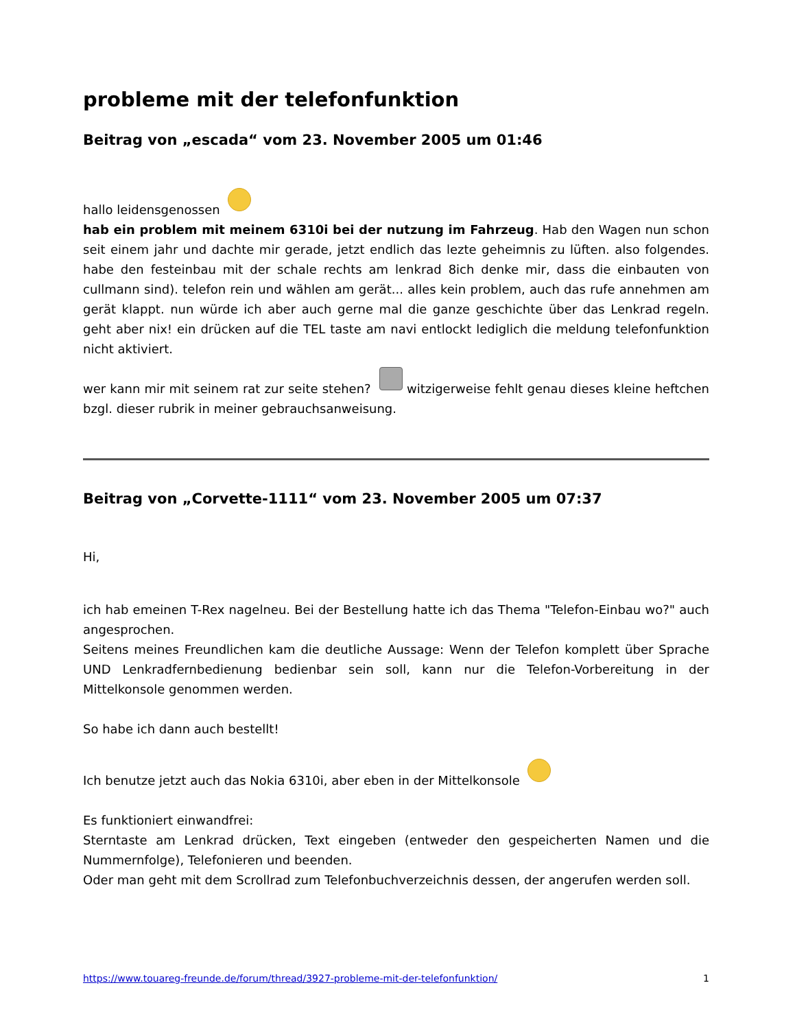probleme mit der telefonfunktion
Beitrag von „escada“ vom 23. November 2005 um 01:46
hallo leidensgenossen
hab ein problem mit meinem 6310i bei der nutzung im Fahrzeug. Hab den Wagen nun schon seit einem jahr und dachte mir gerade, jetzt endlich das lezte geheimnis zu lüften. also folgendes. habe den festeinbau mit der schale rechts am lenkrad 8ich denke mir, dass die einbauten von cullmann sind). telefon rein und wählen am gerät... alles kein problem, auch das rufe annehmen am gerät klappt. nun würde ich aber auch gerne mal die ganze geschichte über das Lenkrad regeln. geht aber nix! ein drücken auf die TEL taste am navi entlockt lediglich die meldung telefonfunktion nicht aktiviert.
wer kann mir mit seinem rat zur seite stehen? witzigerweise fehlt genau dieses kleine heftchen bzgl. dieser rubrik in meiner gebrauchsanweisung.
Beitrag von „Corvette-1111“ vom 23. November 2005 um 07:37
Hi,
ich hab emeinen T-Rex nagelneu. Bei der Bestellung hatte ich das Thema "Telefon-Einbau wo?" auch angesprochen.
Seitens meines Freundlichen kam die deutliche Aussage: Wenn der Telefon komplett über Sprache UND Lenkradfernbedienung bedienbar sein soll, kann nur die Telefon-Vorbereitung in der Mittelkonsole genommen werden.
So habe ich dann auch bestellt!
Ich benutze jetzt auch das Nokia 6310i, aber eben in der Mittelkonsole
Es funktioniert einwandfrei:
Sterntaste am Lenkrad drücken, Text eingeben (entweder den gespeicherten Namen und die Nummernfolge), Telefonieren und beenden.
Oder man geht mit dem Scrollrad zum Telefonbuchverzeichnis dessen, der angerufen werden soll.
https://www.touareg-freunde.de/forum/thread/3927-probleme-mit-der-telefonfunktion/ 1